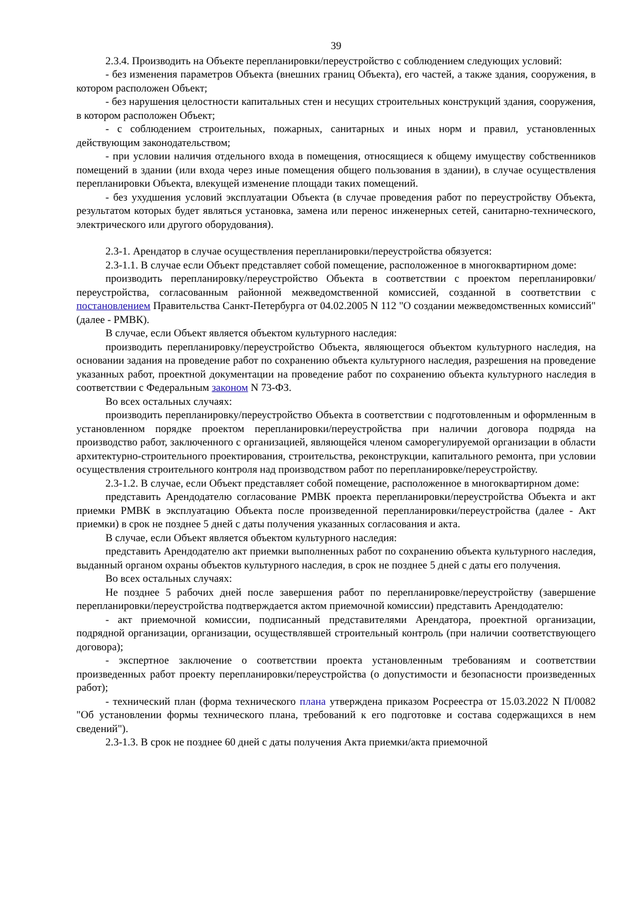39
2.3.4. Производить на Объекте перепланировки/переустройство с соблюдением следующих условий:
- без изменения параметров Объекта (внешних границ Объекта), его частей, а также здания, сооружения, в котором расположен Объект;
- без нарушения целостности капитальных стен и несущих строительных конструкций здания, сооружения, в котором расположен Объект;
- с соблюдением строительных, пожарных, санитарных и иных норм и правил, установленных действующим законодательством;
- при условии наличия отдельного входа в помещения, относящиеся к общему имуществу собственников помещений в здании (или входа через иные помещения общего пользования в здании), в случае осуществления перепланировки Объекта, влекущей изменение площади таких помещений.
- без ухудшения условий эксплуатации Объекта (в случае проведения работ по переустройству Объекта, результатом которых будет являться установка, замена или перенос инженерных сетей, санитарно-технического, электрического или другого оборудования).
2.3-1. Арендатор в случае осуществления перепланировки/переустройства обязуется:
2.3-1.1. В случае если Объект представляет собой помещение, расположенное в многоквартирном доме:
производить перепланировку/переустройство Объекта в соответствии с проектом перепланировки/переустройства, согласованным районной межведомственной комиссией, созданной в соответствии с постановлением Правительства Санкт-Петербурга от 04.02.2005 N 112 "О создании межведомственных комиссий" (далее - РМВК).
В случае, если Объект является объектом культурного наследия:
производить перепланировку/переустройство Объекта, являющегося объектом культурного наследия, на основании задания на проведение работ по сохранению объекта культурного наследия, разрешения на проведение указанных работ, проектной документации на проведение работ по сохранению объекта культурного наследия в соответствии с Федеральным законом N 73-ФЗ.
Во всех остальных случаях:
производить перепланировку/переустройство Объекта в соответствии с подготовленным и оформленным в установленном порядке проектом перепланировки/переустройства при наличии договора подряда на производство работ, заключенного с организацией, являющейся членом саморегулируемой организации в области архитектурно-строительного проектирования, строительства, реконструкции, капитального ремонта, при условии осуществления строительного контроля над производством работ по перепланировке/переустройству.
2.3-1.2. В случае, если Объект представляет собой помещение, расположенное в многоквартирном доме:
представить Арендодателю согласование РМВК проекта перепланировки/переустройства Объекта и акт приемки РМВК в эксплуатацию Объекта после произведенной перепланировки/переустройства (далее - Акт приемки) в срок не позднее 5 дней с даты получения указанных согласования и акта.
В случае, если Объект является объектом культурного наследия:
представить Арендодателю акт приемки выполненных работ по сохранению объекта культурного наследия, выданный органом охраны объектов культурного наследия, в срок не позднее 5 дней с даты его получения.
Во всех остальных случаях:
Не позднее 5 рабочих дней после завершения работ по перепланировке/переустройству (завершение перепланировки/переустройства подтверждается актом приемочной комиссии) представить Арендодателю:
- акт приемочной комиссии, подписанный представителями Арендатора, проектной организации, подрядной организации, организации, осуществлявшей строительный контроль (при наличии соответствующего договора);
- экспертное заключение о соответствии проекта установленным требованиям и соответствии произведенных работ проекту перепланировки/переустройства (о допустимости и безопасности произведенных работ);
- технический план (форма технического плана утверждена приказом Росреестра от 15.03.2022 N П/0082 "Об установлении формы технического плана, требований к его подготовке и состава содержащихся в нем сведений").
2.3-1.3. В срок не позднее 60 дней с даты получения Акта приемки/акта приемочной